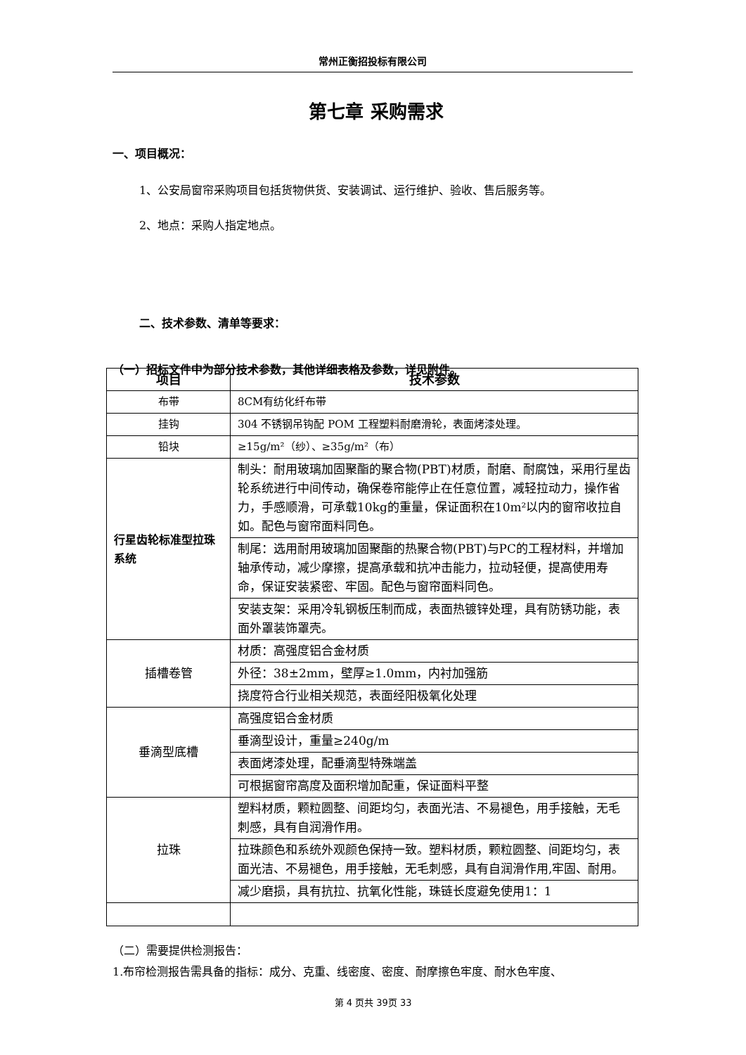常州正衡招投标有限公司
第七章 采购需求
一、项目概况：
1、公安局窗帘采购项目包括货物供货、安装调试、运行维护、验收、售后服务等。
2、地点：采购人指定地点。
二、技术参数、清单等要求：
（一）招标文件中为部分技术参数，其他详细表格及参数，详见附件。
| 项目 | 技术参数 |
| --- | --- |
| 布带 | 8CM有纺化纤布带 |
| 挂钩 | 304 不锈钢吊钩配 POM 工程塑料耐磨滑轮，表面烤漆处理。 |
| 铅块 | ≥15g/m²（纱）、≥35g/m²（布） |
| 行星齿轮标准型拉珠系统 | 制头：耐用玻璃加固聚酯的聚合物(PBT)材质，耐磨、耐腐蚀，采用行星齿轮系统进行中间传动，确保卷帘能停止在任意位置，减轻拉动力，操作省力，手感顺滑，可承载10kg的重量，保证面积在10m²以内的窗帘收拉自如。配色与窗帘面料同色。 |
| | 制尾：选用耐用玻璃加固聚酯的热聚合物(PBT)与PC的工程材料，并增加轴承传动，减少摩擦，提高承载和抗冲击能力，拉动轻便，提高使用寿命，保证安装紧密、牢固。配色与窗帘面料同色。 |
| | 安装支架：采用冷轧钢板压制而成，表面热镀锌处理，具有防锈功能，表面外罩装饰罩壳。 |
| 插槽卷管 | 材质：高强度铝合金材质 |
| | 外径：38±2mm，壁厚≥1.0mm，内衬加强筋 |
| | 挠度符合行业相关规范，表面经阳极氧化处理 |
| 垂滴型底槽 | 高强度铝合金材质 |
| | 垂滴型设计，重量≥240g/m |
| | 表面烤漆处理，配垂滴型特殊端盖 |
| | 可根据窗帘高度及面积增加配重，保证面料平整 |
| 拉珠 | 塑料材质，颗粒圆整、间距均匀，表面光洁、不易褪色，用手接触，无毛刺感，具有自润滑作用。 |
| | 拉珠颜色和系统外观颜色保持一致。塑料材质，颗粒圆整、间距均匀，表面光洁、不易褪色，用手接触，无毛刺感，具有自润滑作用,牢固、耐用。 |
| | 减少磨损，具有抗拉、抗氧化性能，珠链长度避免使用1：1 |
（二）需要提供检测报告：
1.布帘检测报告需具备的指标：成分、克重、线密度、密度、耐摩擦色牢度、耐水色牢度、
第 4 页共 39页 33